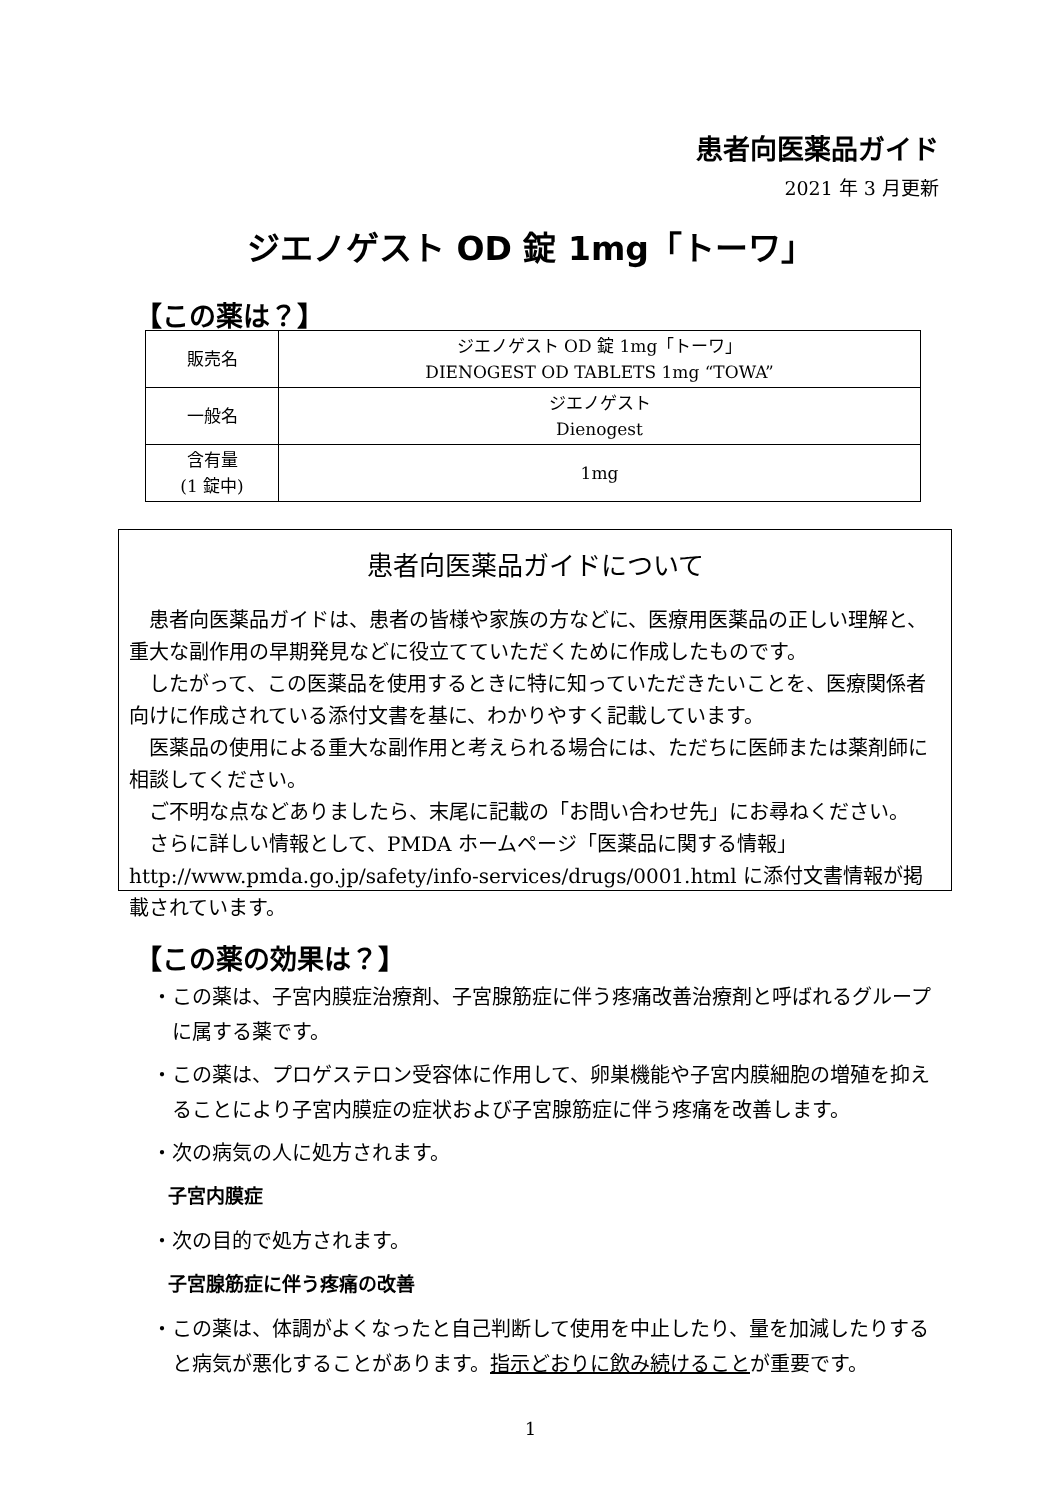患者向医薬品ガイド
2021 年 3 月更新
ジエノゲスト OD 錠 1mg「トーワ」
【この薬は？】
| 販売名 | ジエノゲスト OD 錠 1mg「トーワ」 DIENOGEST OD TABLETS 1mg “TOWA” |
| 一般名 | ジエノゲスト Dienogest |
| 含有量 (1 錠中) | 1mg |
患者向医薬品ガイドについて
患者向医薬品ガイドは、患者の皆様や家族の方などに、医療用医薬品の正しい理解と、重大な副作用の早期発見などに役立てていただくために作成したものです。
したがって、この医薬品を使用するときに特に知っていただきたいことを、医療関係者向けに作成されている添付文書を基に、わかりやすく記載しています。
医薬品の使用による重大な副作用と考えられる場合には、ただちに医師または薬剤師に相談してください。
ご不明な点などありましたら、末尾に記載の「お問い合わせ先」にお尋ねください。
さらに詳しい情報として、PMDA ホームページ「医薬品に関する情報」 http://www.pmda.go.jp/safety/info-services/drugs/0001.html に添付文書情報が掲載されています。
【この薬の効果は？】
・この薬は、子宮内膜症治療剤、子宮腺筋症に伴う疼痛改善治療剤と呼ばれるグループに属する薬です。
・この薬は、プロゲステロン受容体に作用して、卵巣機能や子宮内膜細胞の増殖を抑えることにより子宮内膜症の症状および子宮腺筋症に伴う疼痛を改善します。
・次の病気の人に処方されます。
子宮内膜症
・次の目的で処方されます。
子宮腺筋症に伴う疼痛の改善
・この薬は、体調がよくなったと自己判断して使用を中止したり、量を加減したりすると病気が悪化することがあります。指示どおりに飲み続けることが重要です。
1